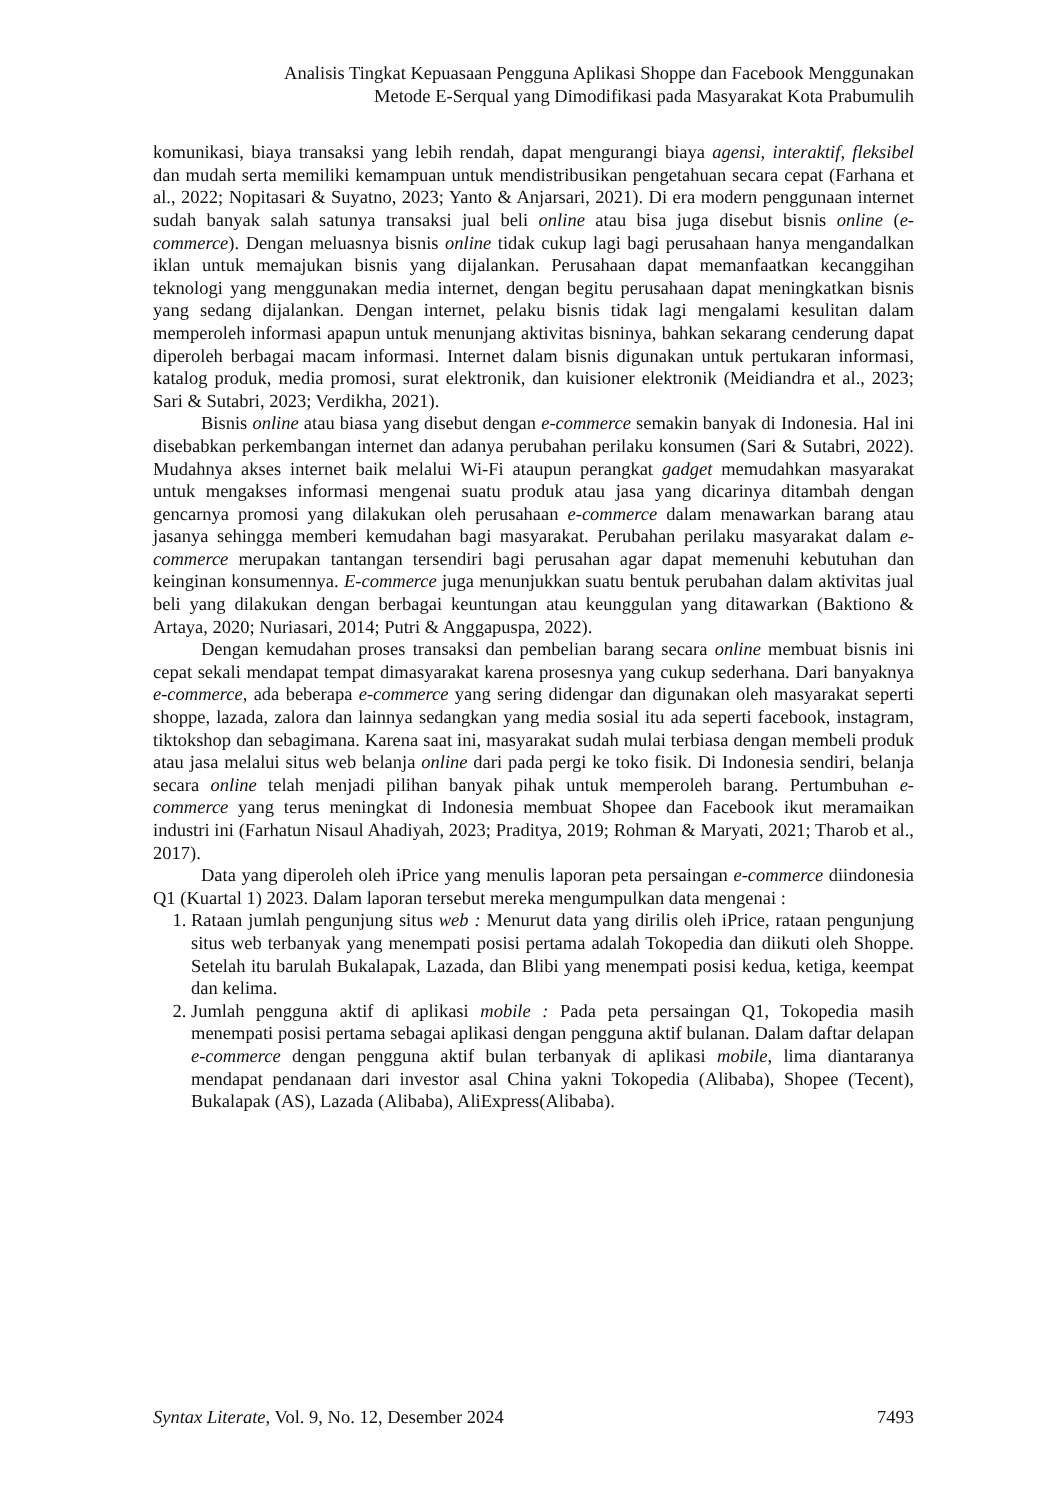Analisis Tingkat Kepuasaan Pengguna Aplikasi Shoppe dan Facebook Menggunakan
Metode E-Serqual yang Dimodifikasi pada Masyarakat Kota Prabumulih
komunikasi, biaya transaksi yang lebih rendah, dapat mengurangi biaya agensi, interaktif, fleksibel dan mudah serta memiliki kemampuan untuk mendistribusikan pengetahuan secara cepat (Farhana et al., 2022; Nopitasari & Suyatno, 2023; Yanto & Anjarsari, 2021). Di era modern penggunaan internet sudah banyak salah satunya transaksi jual beli online atau bisa juga disebut bisnis online (e-commerce). Dengan meluasnya bisnis online tidak cukup lagi bagi perusahaan hanya mengandalkan iklan untuk memajukan bisnis yang dijalankan. Perusahaan dapat memanfaatkan kecanggihan teknologi yang menggunakan media internet, dengan begitu perusahaan dapat meningkatkan bisnis yang sedang dijalankan. Dengan internet, pelaku bisnis tidak lagi mengalami kesulitan dalam memperoleh informasi apapun untuk menunjang aktivitas bisninya, bahkan sekarang cenderung dapat diperoleh berbagai macam informasi. Internet dalam bisnis digunakan untuk pertukaran informasi, katalog produk, media promosi, surat elektronik, dan kuisioner elektronik (Meidiandra et al., 2023; Sari & Sutabri, 2023; Verdikha, 2021).
Bisnis online atau biasa yang disebut dengan e-commerce semakin banyak di Indonesia. Hal ini disebabkan perkembangan internet dan adanya perubahan perilaku konsumen (Sari & Sutabri, 2022). Mudahnya akses internet baik melalui Wi-Fi ataupun perangkat gadget memudahkan masyarakat untuk mengakses informasi mengenai suatu produk atau jasa yang dicarinya ditambah dengan gencarnya promosi yang dilakukan oleh perusahaan e-commerce dalam menawarkan barang atau jasanya sehingga memberi kemudahan bagi masyarakat. Perubahan perilaku masyarakat dalam e-commerce merupakan tantangan tersendiri bagi perusahan agar dapat memenuhi kebutuhan dan keinginan konsumennya. E-commerce juga menunjukkan suatu bentuk perubahan dalam aktivitas jual beli yang dilakukan dengan berbagai keuntungan atau keunggulan yang ditawarkan (Baktiono & Artaya, 2020; Nuriasari, 2014; Putri & Anggapuspa, 2022).
Dengan kemudahan proses transaksi dan pembelian barang secara online membuat bisnis ini cepat sekali mendapat tempat dimasyarakat karena prosesnya yang cukup sederhana. Dari banyaknya e-commerce, ada beberapa e-commerce yang sering didengar dan digunakan oleh masyarakat seperti shoppe, lazada, zalora dan lainnya sedangkan yang media sosial itu ada seperti facebook, instagram, tiktokshop dan sebagimana. Karena saat ini, masyarakat sudah mulai terbiasa dengan membeli produk atau jasa melalui situs web belanja online dari pada pergi ke toko fisik. Di Indonesia sendiri, belanja secara online telah menjadi pilihan banyak pihak untuk memperoleh barang. Pertumbuhan e-commerce yang terus meningkat di Indonesia membuat Shopee dan Facebook ikut meramaikan industri ini (Farhatun Nisaul Ahadiyah, 2023; Praditya, 2019; Rohman & Maryati, 2021; Tharob et al., 2017).
Data yang diperoleh oleh iPrice yang menulis laporan peta persaingan e-commerce diindonesia Q1 (Kuartal 1) 2023. Dalam laporan tersebut mereka mengumpulkan data mengenai :
1. Rataan jumlah pengunjung situs web : Menurut data yang dirilis oleh iPrice, rataan pengunjung situs web terbanyak yang menempati posisi pertama adalah Tokopedia dan diikuti oleh Shoppe. Setelah itu barulah Bukalapak, Lazada, dan Blibi yang menempati posisi kedua, ketiga, keempat dan kelima.
2. Jumlah pengguna aktif di aplikasi mobile : Pada peta persaingan Q1, Tokopedia masih menempati posisi pertama sebagai aplikasi dengan pengguna aktif bulanan. Dalam daftar delapan e-commerce dengan pengguna aktif bulan terbanyak di aplikasi mobile, lima diantaranya mendapat pendanaan dari investor asal China yakni Tokopedia (Alibaba), Shopee (Tecent), Bukalapak (AS), Lazada (Alibaba), AliExpress(Alibaba).
Syntax Literate, Vol. 9, No. 12, Desember 2024 7493